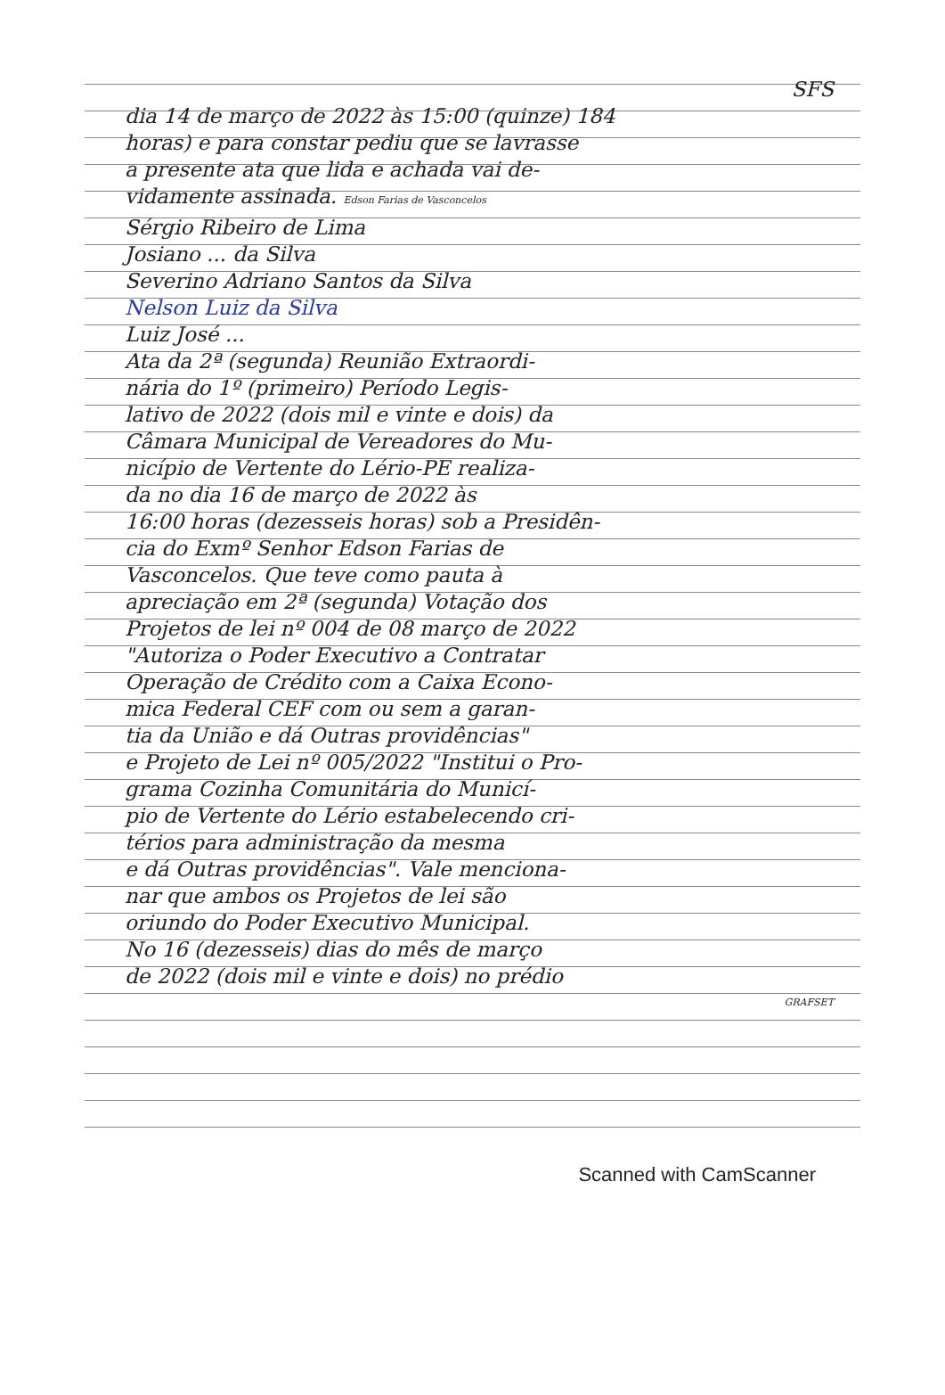SFS
dia 14 de março de 2022 às 15:00 (quinze) 184
horas) e para constar pediu que se lavrasse
a presente ata que lida e achada vai de-
vidamente assinada. Edson Farias de Vasconcelos
Sérgio Ribeiro de Lima
Josiano ... da Silva
Severino Adriano Santos da Silva
Nelson Luiz da Silva
Luiz José ...
Ata da 2ª (segunda) Reunião Extraordi-
nária do 1º (primeiro) Período Legis-
lativo de 2022 (dois mil e vinte e dois) da
Câmara Municipal de Vereadores do Mu-
nicípio de Vertente do Lério-PE realiza-
da no dia 16 de março de 2022 às
16:00 horas (dezesseis horas) sob a Presidên-
cia do Exmº Senhor Edson Farias de
Vasconcelos. Que teve como pauta à
apreciação em 2ª (segunda) Votação dos
Projetos de lei nº 004 de 08 março de 2022
"Autoriza o Poder Executivo a Contratar
Operação de Crédito com a Caixa Econo-
mica Federal CEF com ou sem a garan-
tia da União e dá Outras providências"
e Projeto de Lei nº 005/2022 "Institui o Pro-
grama Cozinha Comunitária do Municí-
pio de Vertente do Lério estabelecendo cri-
térios para administração da mesma
e dá Outras providências". Vale menciona-
nar que ambos os Projetos de lei são
oriundo do Poder Executivo Municipal.
No 16 (dezesseis) dias do mês de março
de 2022 (dois mil e vinte e dois) no prédio
GRAFSET
Scanned with CamScanner